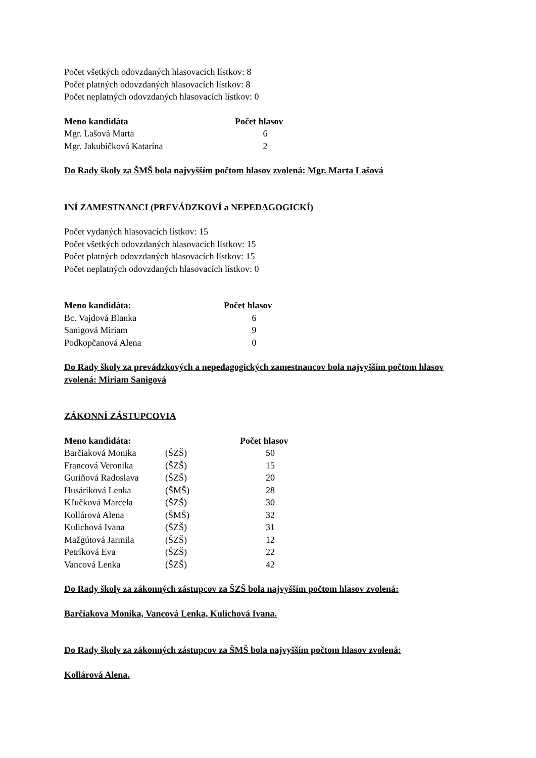Počet všetkých odovzdaných hlasovacích lístkov: 8
Počet platných odovzdaných hlasovacích lístkov: 8
Počet neplatných odovzdaných hlasovacích lístkov: 0
| Meno kandidáta | Počet hlasov |
| --- | --- |
| Mgr. Lašová Marta | 6 |
| Mgr. Jakubičková Katarína | 2 |
Do Rady školy za ŠMŠ bola najvyšším počtom hlasov zvolená: Mgr. Marta Lašová
INÍ ZAMESTNANCI (PREVÁDZKOVÍ a NEPEDAGOGICKÍ)
Počet vydaných hlasovacích lístkov: 15
Počet všetkých odovzdaných hlasovacích lístkov: 15
Počet platných odovzdaných hlasovacích lístkov: 15
Počet neplatných odovzdaných hlasovacích lístkov: 0
| Meno kandidáta: | Počet hlasov |
| --- | --- |
| Bc. Vajdová Blanka | 6 |
| Sanigová Miriam | 9 |
| Podkopčanová Alena | 0 |
Do Rady školy za prevádzkových a nepedagogických zamestnancov bola najvyšším počtom hlasov zvolená: Miriam Sanigová
ZÁKONNÍ ZÁSTUPCOVIA
| Meno kandidáta: | | Počet hlasov |
| --- | --- | --- |
| Barčiaková Monika | (ŠZŠ) | 50 |
| Francová Veronika | (ŠZŠ) | 15 |
| Guriňová Radoslava | (ŠZŠ) | 20 |
| Husáriková Lenka | (ŠMŠ) | 28 |
| Kľučková Marcela | (ŠZŠ) | 30 |
| Kollárová Alena | (ŠMŠ) | 32 |
| Kulichová Ivana | (ŠZŠ) | 31 |
| Mažgútová Jarmila | (ŠZŠ) | 12 |
| Petríková Eva | (ŠZŠ) | 22 |
| Vancová Lenka | (ŠZŠ) | 42 |
Do Rady školy za zákonných zástupcov za ŠZŠ bola najvyšším počtom hlasov zvolená:
Barčiakova Monika, Vancová Lenka, Kulichová Ivana.
Do Rady školy za zákonných zástupcov za ŠMŠ bola najvyšším počtom hlasov zvolená:
Kollárová Alena.